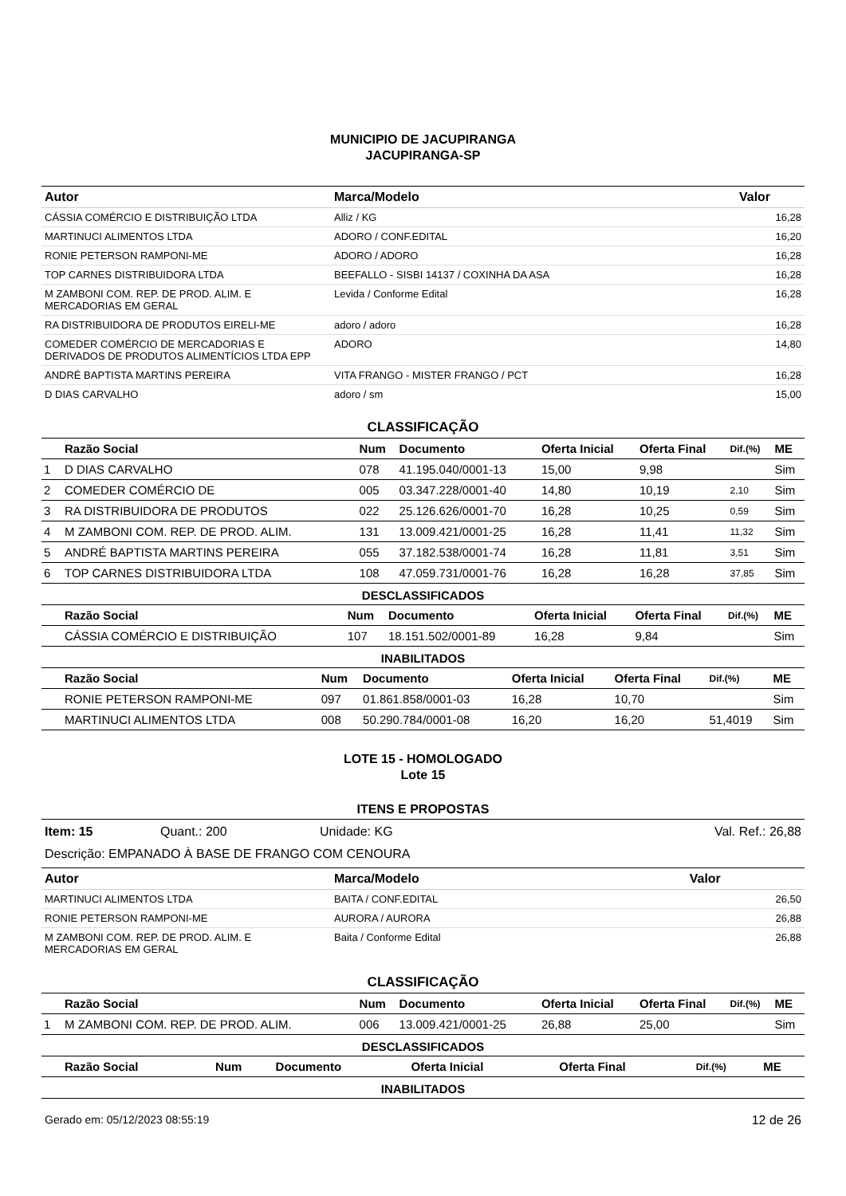MUNICIPIO DE JACUPIRANGA
JACUPIRANGA-SP
| Autor | Marca/Modelo | Valor |
| --- | --- | --- |
| CÁSSIA COMÉRCIO E DISTRIBUIÇÃO LTDA | Alliz / KG | 16,28 |
| MARTINUCI ALIMENTOS LTDA | ADORO / CONF.EDITAL | 16,20 |
| RONIE PETERSON RAMPONI-ME | ADORO / ADORO | 16,28 |
| TOP CARNES DISTRIBUIDORA LTDA | BEEFALLO - SISBI 14137 / COXINHA DA ASA | 16,28 |
| M ZAMBONI COM. REP. DE PROD. ALIM. E MERCADORIAS EM GERAL | Levida / Conforme Edital | 16,28 |
| RA DISTRIBUIDORA DE PRODUTOS EIRELI-ME | adoro / adoro | 16,28 |
| COMEDER COMÉRCIO DE MERCADORIAS E DERIVADOS DE PRODUTOS ALIMENTÍCIOS LTDA EPP | ADORO | 14,80 |
| ANDRÉ BAPTISTA MARTINS PEREIRA | VITA FRANGO - MISTER FRANGO / PCT | 16,28 |
| D DIAS CARVALHO | adoro / sm | 15,00 |
CLASSIFICAÇÃO
| | Razão Social | Num | Documento | Oferta Inicial | Oferta Final | Dif.(%) | ME |
| --- | --- | --- | --- | --- | --- | --- | --- |
| 1 | D DIAS CARVALHO | 078 | 41.195.040/0001-13 | 15,00 | 9,98 | | Sim |
| 2 | COMEDER COMÉRCIO DE | 005 | 03.347.228/0001-40 | 14,80 | 10,19 | 2,10 | Sim |
| 3 | RA DISTRIBUIDORA DE PRODUTOS | 022 | 25.126.626/0001-70 | 16,28 | 10,25 | 0,59 | Sim |
| 4 | M ZAMBONI COM. REP. DE PROD. ALIM. | 131 | 13.009.421/0001-25 | 16,28 | 11,41 | 11,32 | Sim |
| 5 | ANDRÉ BAPTISTA MARTINS PEREIRA | 055 | 37.182.538/0001-74 | 16,28 | 11,81 | 3,51 | Sim |
| 6 | TOP CARNES DISTRIBUIDORA LTDA | 108 | 47.059.731/0001-76 | 16,28 | 16,28 | 37,85 | Sim |
DESCLASSIFICADOS
| | Razão Social | Num | Documento | Oferta Inicial | Oferta Final | Dif.(%) | ME |
| --- | --- | --- | --- | --- | --- | --- | --- |
| | CÁSSIA COMÉRCIO E DISTRIBUIÇÃO | 107 | 18.151.502/0001-89 | 16,28 | 9,84 | | Sim |
INABILITADOS
| | Razão Social | Num | Documento | Oferta Inicial | Oferta Final | Dif.(%) | ME |
| --- | --- | --- | --- | --- | --- | --- | --- |
| | RONIE PETERSON RAMPONI-ME | 097 | 01.861.858/0001-03 | 16,28 | 10,70 | | Sim |
| | MARTINUCI ALIMENTOS LTDA | 008 | 50.290.784/0001-08 | 16,20 | 16,20 | 51,4019 | Sim |
LOTE 15 - HOMOLOGADO
Lote 15
ITENS E PROPOSTAS
Item: 15 Quant.: 200 Unidade: KG Val. Ref.: 26,88
Descrição: EMPANADO À BASE DE FRANGO COM CENOURA
| Autor | Marca/Modelo | Valor |
| --- | --- | --- |
| MARTINUCI ALIMENTOS LTDA | BAITA / CONF.EDITAL | 26,50 |
| RONIE PETERSON RAMPONI-ME | AURORA / AURORA | 26,88 |
| M ZAMBONI COM. REP. DE PROD. ALIM. E MERCADORIAS EM GERAL | Baita / Conforme Edital | 26,88 |
CLASSIFICAÇÃO
| | Razão Social | Num | Documento | Oferta Inicial | Oferta Final | Dif.(%) | ME |
| --- | --- | --- | --- | --- | --- | --- | --- |
| 1 | M ZAMBONI COM. REP. DE PROD. ALIM. | 006 | 13.009.421/0001-25 | 26,88 | 25,00 | | Sim |
DESCLASSIFICADOS
| | Razão Social | Num | Documento | Oferta Inicial | Oferta Final | Dif.(%) | ME |
| --- | --- | --- | --- | --- | --- | --- | --- |
INABILITADOS
Gerado em: 05/12/2023 08:55:19 12 de 26